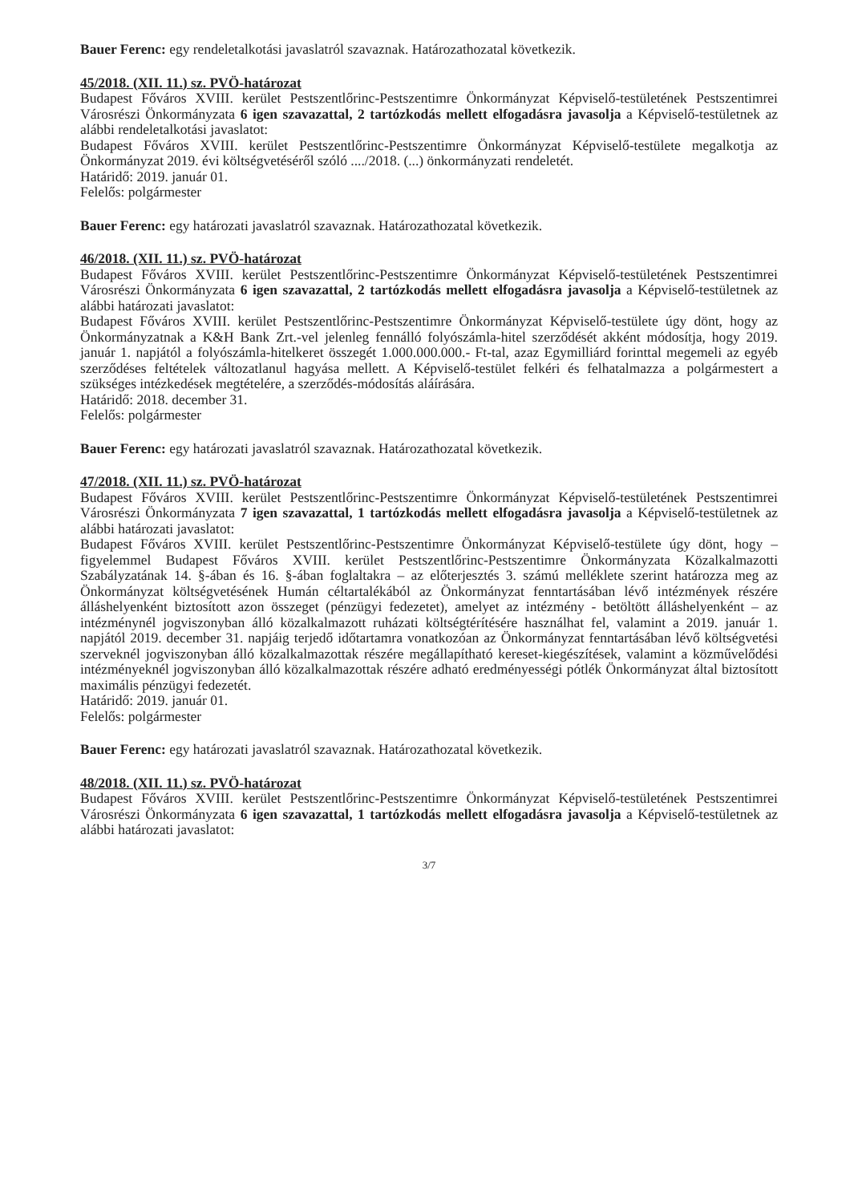Bauer Ferenc: egy rendeletalkotási javaslatról szavaznak. Határozathozatal következik.
45/2018. (XII. 11.) sz. PVÖ-határozat
Budapest Főváros XVIII. kerület Pestszentlőrinc-Pestszentimre Önkormányzat Képviselő-testületének Pestszentimrei Városrészi Önkormányzata 6 igen szavazattal, 2 tartózkodás mellett elfogadásra javasolja a Képviselő-testületnek az alábbi rendeletalkotási javaslatot:
Budapest Főváros XVIII. kerület Pestszentlőrinc-Pestszentimre Önkormányzat Képviselő-testülete megalkotja az Önkormányzat 2019. évi költségvetéséről szóló ..../2018. (...) önkormányzati rendeletét.
Határidő: 2019. január 01.
Felelős: polgármester
Bauer Ferenc: egy határozati javaslatról szavaznak. Határozathozatal következik.
46/2018. (XII. 11.) sz. PVÖ-határozat
Budapest Főváros XVIII. kerület Pestszentlőrinc-Pestszentimre Önkormányzat Képviselő-testületének Pestszentimrei Városrészi Önkormányzata 6 igen szavazattal, 2 tartózkodás mellett elfogadásra javasolja a Képviselő-testületnek az alábbi határozati javaslatot:
Budapest Főváros XVIII. kerület Pestszentlőrinc-Pestszentimre Önkormányzat Képviselő-testülete úgy dönt, hogy az Önkormányzatnak a K&H Bank Zrt.-vel jelenleg fennálló folyószámla-hitel szerződését akként módosítja, hogy 2019. január 1. napjától a folyószámla-hitelkeret összegét 1.000.000.000.- Ft-tal, azaz Egymilliárd forinttal megemeli az egyéb szerződéses feltételek változatlanul hagyása mellett. A Képviselő-testület felkéri és felhatalmazza a polgármestert a szükséges intézkedések megtételére, a szerződés-módosítás aláírására.
Határidő: 2018. december 31.
Felelős: polgármester
Bauer Ferenc: egy határozati javaslatról szavaznak. Határozathozatal következik.
47/2018. (XII. 11.) sz. PVÖ-határozat
Budapest Főváros XVIII. kerület Pestszentlőrinc-Pestszentimre Önkormányzat Képviselő-testületének Pestszentimrei Városrészi Önkormányzata 7 igen szavazattal, 1 tartózkodás mellett elfogadásra javasolja a Képviselő-testületnek az alábbi határozati javaslatot:
Budapest Főváros XVIII. kerület Pestszentlőrinc-Pestszentimre Önkormányzat Képviselő-testülete úgy dönt, hogy – figyelemmel Budapest Főváros XVIII. kerület Pestszentlőrinc-Pestszentimre Önkormányzata Közalkalmazotti Szabályzatának 14. §-ában és 16. §-ában foglaltakra – az előterjesztés 3. számú melléklete szerint határozza meg az Önkormányzat költségvetésének Humán céltartalékából az Önkormányzat fenntartásában lévő intézmények részére álláshelyenként biztosított azon összeget (pénzügyi fedezetet), amelyet az intézmény - betöltött álláshelyenként – az intézménynél jogviszonyban álló közalkalmazott ruházati költségtérítésére használhat fel, valamint a 2019. január 1. napjától 2019. december 31. napjáig terjedő időtartamra vonatkozóan az Önkormányzat fenntartásában lévő költségvetési szerveknél jogviszonyban álló közalkalmazottak részére megállapítható kereset-kiegészítések, valamint a közművelődési intézményeknél jogviszonyban álló közalkalmazottak részére adható eredményességi pótlék Önkormányzat által biztosított maximális pénzügyi fedezetét.
Határidő: 2019. január 01.
Felelős: polgármester
Bauer Ferenc: egy határozati javaslatról szavaznak. Határozathozatal következik.
48/2018. (XII. 11.) sz. PVÖ-határozat
Budapest Főváros XVIII. kerület Pestszentlőrinc-Pestszentimre Önkormányzat Képviselő-testületének Pestszentimrei Városrészi Önkormányzata 6 igen szavazattal, 1 tartózkodás mellett elfogadásra javasolja a Képviselő-testületnek az alábbi határozati javaslatot:
3/7